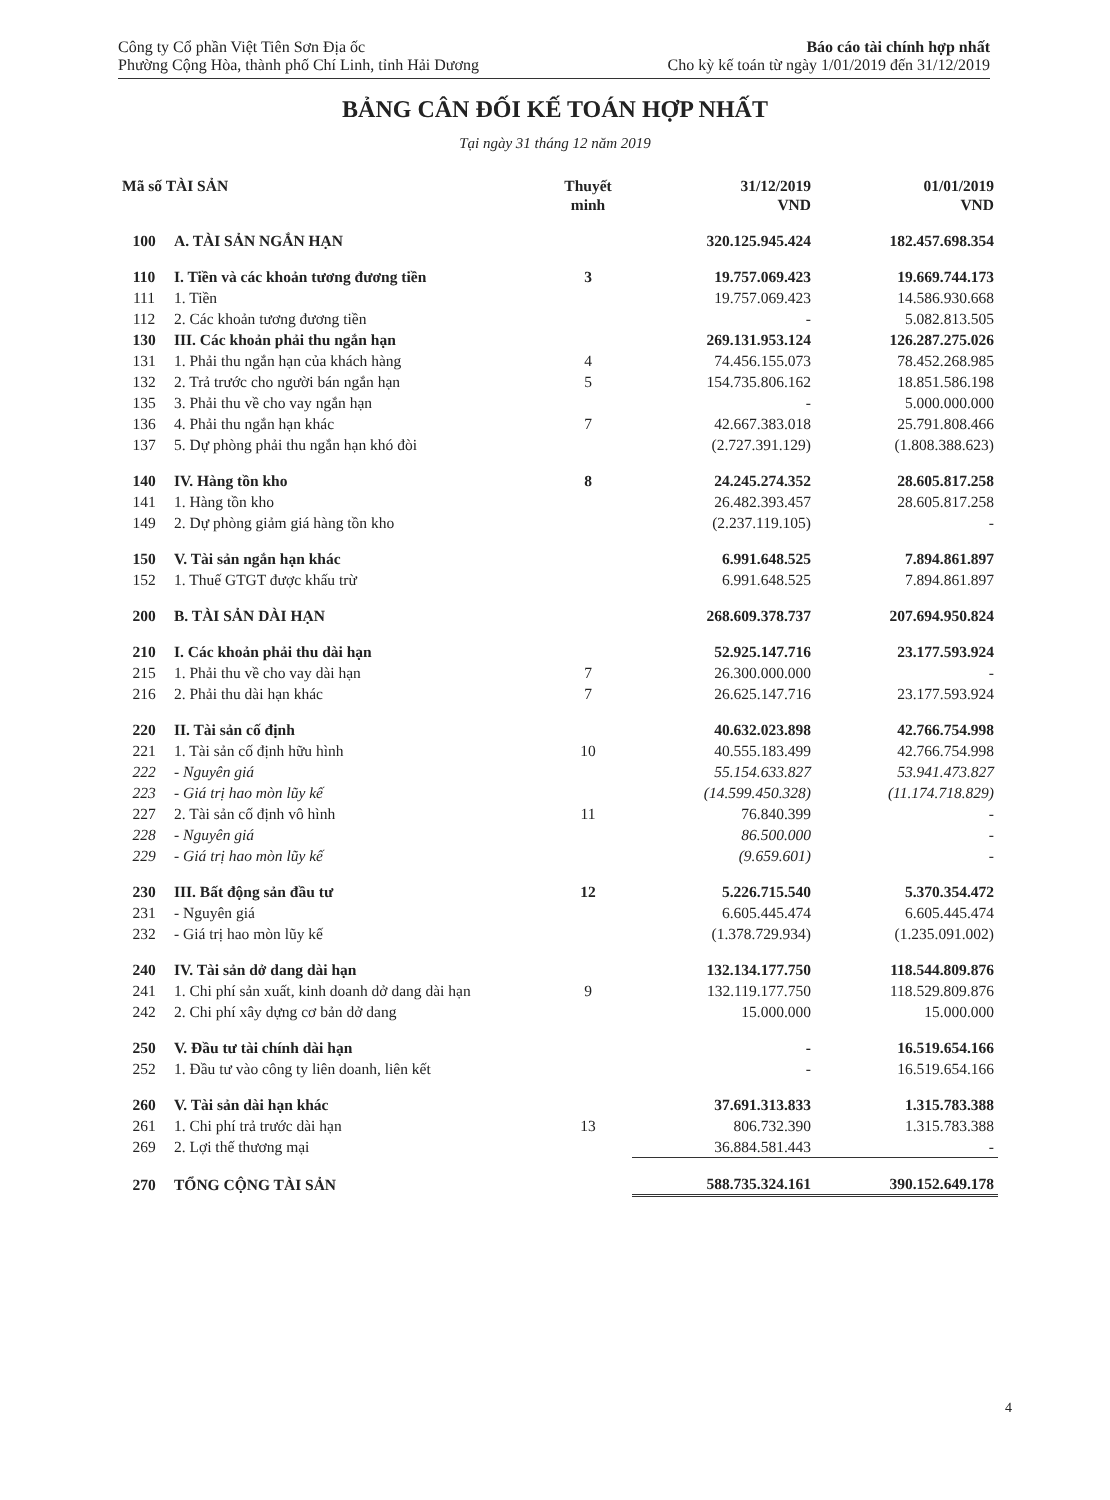Công ty Cổ phần Việt Tiên Sơn Địa ốc
Phường Cộng Hòa, thành phố Chí Linh, tỉnh Hải Dương
Báo cáo tài chính hợp nhất
Cho kỳ kế toán từ ngày 1/01/2019 đến 31/12/2019
BẢNG CÂN ĐỐI KẾ TOÁN HỢP NHẤT
Tại ngày 31 tháng 12 năm 2019
| Mã số TÀI SẢN | | Thuyết minh | 31/12/2019 VND | 01/01/2019 VND |
| --- | --- | --- | --- | --- |
| 100 | A. TÀI SẢN NGẮN HẠN | | 320.125.945.424 | 182.457.698.354 |
| 110 | I. Tiền và các khoản tương đương tiền | 3 | 19.757.069.423 | 19.669.744.173 |
| 111 | 1. Tiền | | 19.757.069.423 | 14.586.930.668 |
| 112 | 2. Các khoản tương đương tiền | | - | 5.082.813.505 |
| 130 | III. Các khoản phải thu ngắn hạn | | 269.131.953.124 | 126.287.275.026 |
| 131 | 1. Phải thu ngắn hạn của khách hàng | 4 | 74.456.155.073 | 78.452.268.985 |
| 132 | 2. Trả trước cho người bán ngắn hạn | 5 | 154.735.806.162 | 18.851.586.198 |
| 135 | 3. Phải thu về cho vay ngắn hạn | | - | 5.000.000.000 |
| 136 | 4. Phải thu ngắn hạn khác | 7 | 42.667.383.018 | 25.791.808.466 |
| 137 | 5. Dự phòng phải thu ngắn hạn khó đòi | | (2.727.391.129) | (1.808.388.623) |
| 140 | IV. Hàng tồn kho | 8 | 24.245.274.352 | 28.605.817.258 |
| 141 | 1. Hàng tồn kho | | 26.482.393.457 | 28.605.817.258 |
| 149 | 2. Dự phòng giảm giá hàng tồn kho | | (2.237.119.105) | - |
| 150 | V. Tài sản ngắn hạn khác | | 6.991.648.525 | 7.894.861.897 |
| 152 | 1. Thuế GTGT được khấu trừ | | 6.991.648.525 | 7.894.861.897 |
| 200 | B. TÀI SẢN DÀI HẠN | | 268.609.378.737 | 207.694.950.824 |
| 210 | I. Các khoản phải thu dài hạn | | 52.925.147.716 | 23.177.593.924 |
| 215 | 1. Phải thu về cho vay dài hạn | 7 | 26.300.000.000 | - |
| 216 | 2. Phải thu dài hạn khác | 7 | 26.625.147.716 | 23.177.593.924 |
| 220 | II. Tài sản cố định | | 40.632.023.898 | 42.766.754.998 |
| 221 | 1. Tài sản cố định hữu hình | 10 | 40.555.183.499 | 42.766.754.998 |
| 222 | - Nguyên giá | | 55.154.633.827 | 53.941.473.827 |
| 223 | - Giá trị hao mòn lũy kế | | (14.599.450.328) | (11.174.718.829) |
| 227 | 2. Tài sản cố định vô hình | 11 | 76.840.399 | - |
| 228 | - Nguyên giá | | 86.500.000 | - |
| 229 | - Giá trị hao mòn lũy kế | | (9.659.601) | - |
| 230 | III. Bất động sản đầu tư | 12 | 5.226.715.540 | 5.370.354.472 |
| 231 | - Nguyên giá | | 6.605.445.474 | 6.605.445.474 |
| 232 | - Giá trị hao mòn lũy kế | | (1.378.729.934) | (1.235.091.002) |
| 240 | IV. Tài sản dở dang dài hạn | | 132.134.177.750 | 118.544.809.876 |
| 241 | 1. Chi phí sản xuất, kinh doanh dở dang dài hạn | 9 | 132.119.177.750 | 118.529.809.876 |
| 242 | 2. Chi phí xây dựng cơ bản dở dang | | 15.000.000 | 15.000.000 |
| 250 | V. Đầu tư tài chính dài hạn | | - | 16.519.654.166 |
| 252 | 1. Đầu tư vào công ty liên doanh, liên kết | | - | 16.519.654.166 |
| 260 | V. Tài sản dài hạn khác | | 37.691.313.833 | 1.315.783.388 |
| 261 | 1. Chi phí trả trước dài hạn | 13 | 806.732.390 | 1.315.783.388 |
| 269 | 2. Lợi thế thương mại | | 36.884.581.443 | - |
| 270 | TỔNG CỘNG TÀI SẢN | | 588.735.324.161 | 390.152.649.178 |
4